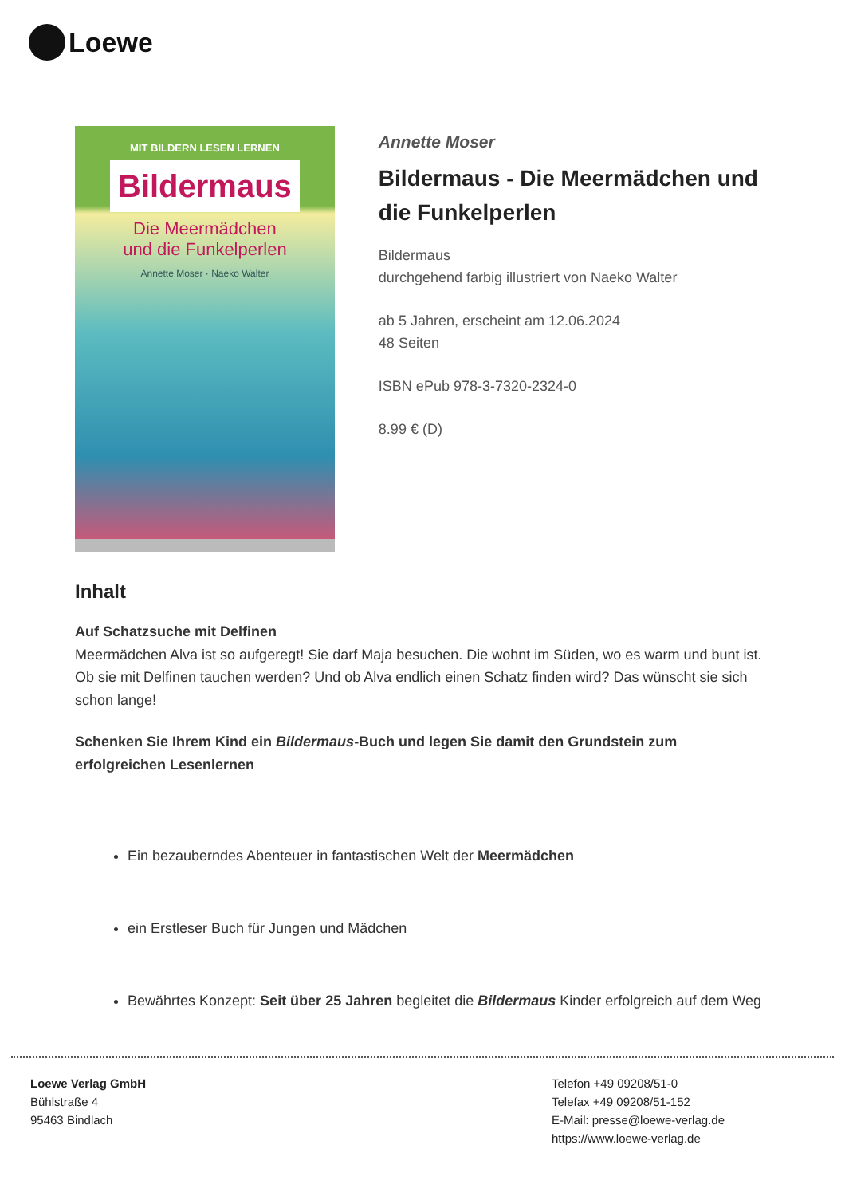Loewe
MIT BILDERN LESEN LERNEN
Bildermaus
Die Meermädchen
und die Funkelperlen
Annette Moser · Naeko Walter
Annette Moser
Bildermaus - Die Meermädchen und die Funkelperlen
Bildermaus
durchgehend farbig illustriert von Naeko Walter
ab 5 Jahren, erscheint am 12.06.2024
48 Seiten
ISBN ePub 978-3-7320-2324-0
8.99 € (D)
Inhalt
Auf Schatzsuche mit Delfinen
Meermädchen Alva ist so aufgeregt! Sie darf Maja besuchen. Die wohnt im Süden, wo es warm und bunt ist. Ob sie mit Delfinen tauchen werden? Und ob Alva endlich einen Schatz finden wird? Das wünscht sie sich schon lange!
Schenken Sie Ihrem Kind ein Bildermaus-Buch und legen Sie damit den Grundstein zum erfolgreichen Lesenlernen
Ein bezauberndes Abenteuer in fantastischen Welt der Meermädchen
ein Erstleser Buch für Jungen und Mädchen
Bewährtes Konzept: Seit über 25 Jahren begleitet die Bildermaus Kinder erfolgreich auf dem Weg
Loewe Verlag GmbH
Bühlstraße 4
95463 Bindlach
Telefon +49 09208/51-0
Telefax +49 09208/51-152
E-Mail: presse@loewe-verlag.de
https://www.loewe-verlag.de